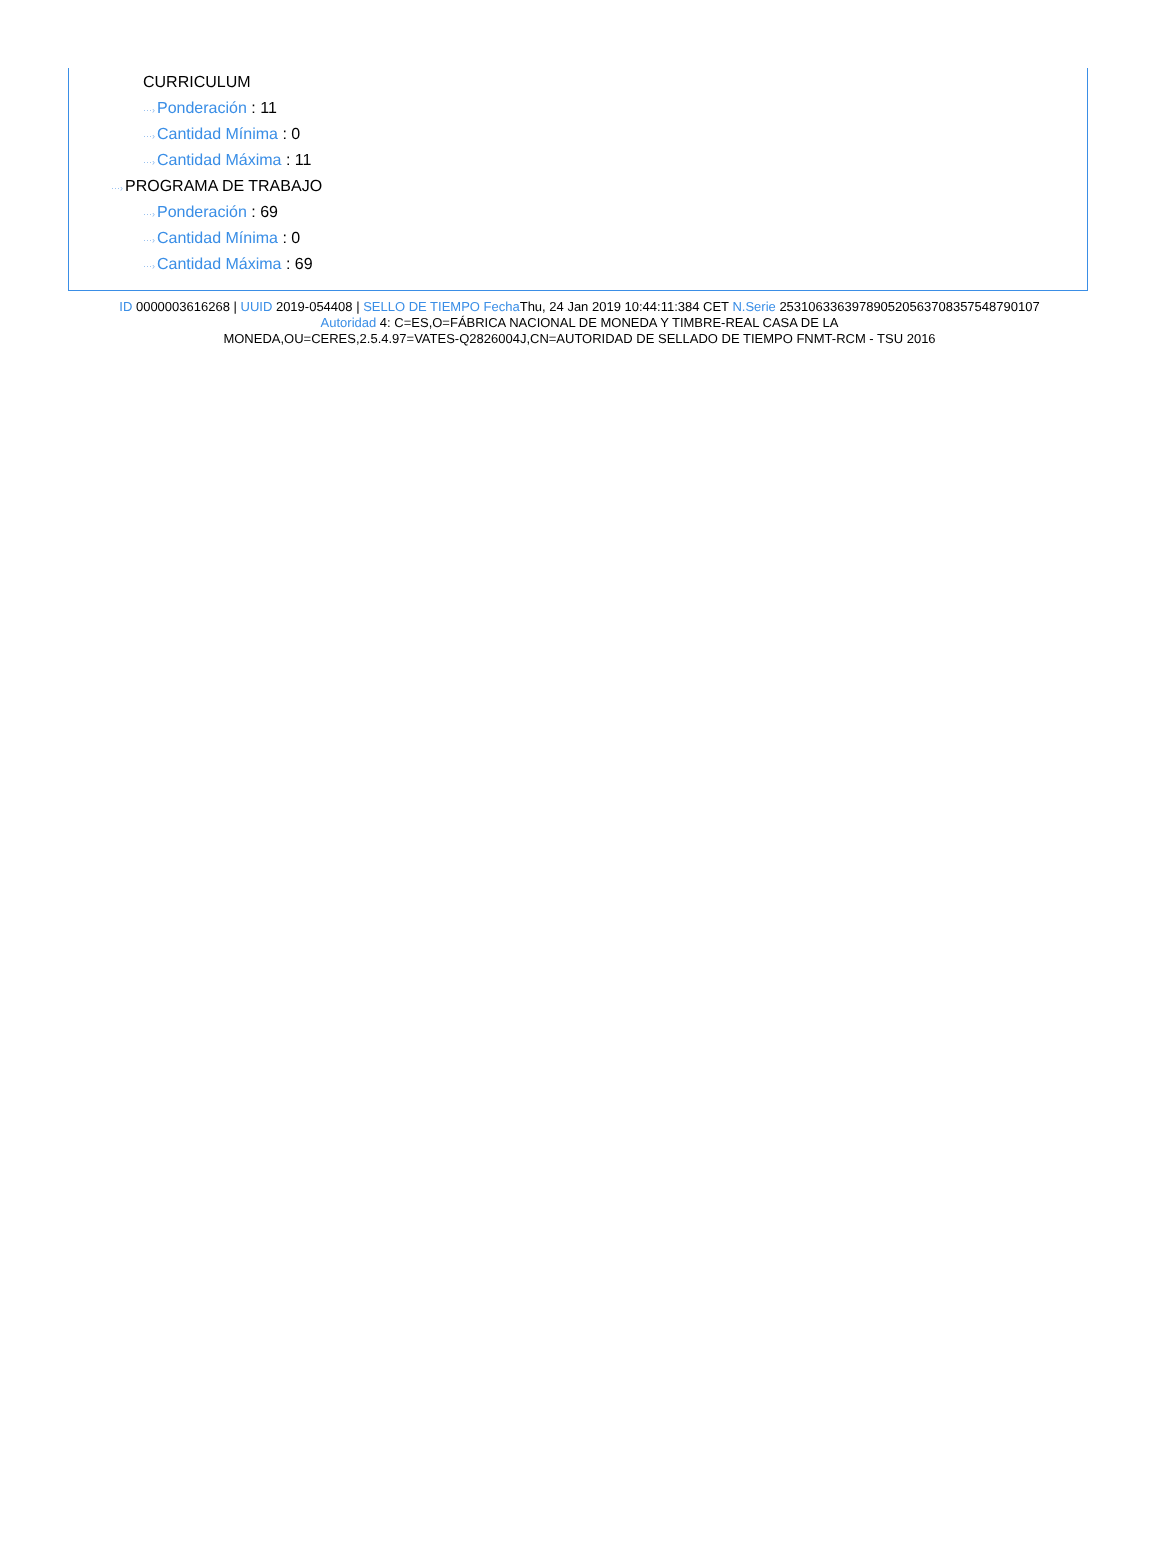···›CURRICULUM
···›Ponderación : 11
···›Cantidad Mínima : 0
···›Cantidad Máxima : 11
···›PROGRAMA DE TRABAJO
···›Ponderación : 69
···›Cantidad Mínima : 0
···›Cantidad Máxima : 69
ID 0000003616268 | UUID 2019-054408 | SELLO DE TIEMPO Fecha Thu, 24 Jan 2019 10:44:11:384 CET N.Serie 253106336397890520563708357548790107
Autoridad 4: C=ES,O=FÁBRICA NACIONAL DE MONEDA Y TIMBRE-REAL CASA DE LA
MONEDA,OU=CERES,2.5.4.97=VATES-Q2826004J,CN=AUTORIDAD DE SELLADO DE TIEMPO FNMT-RCM - TSU 2016